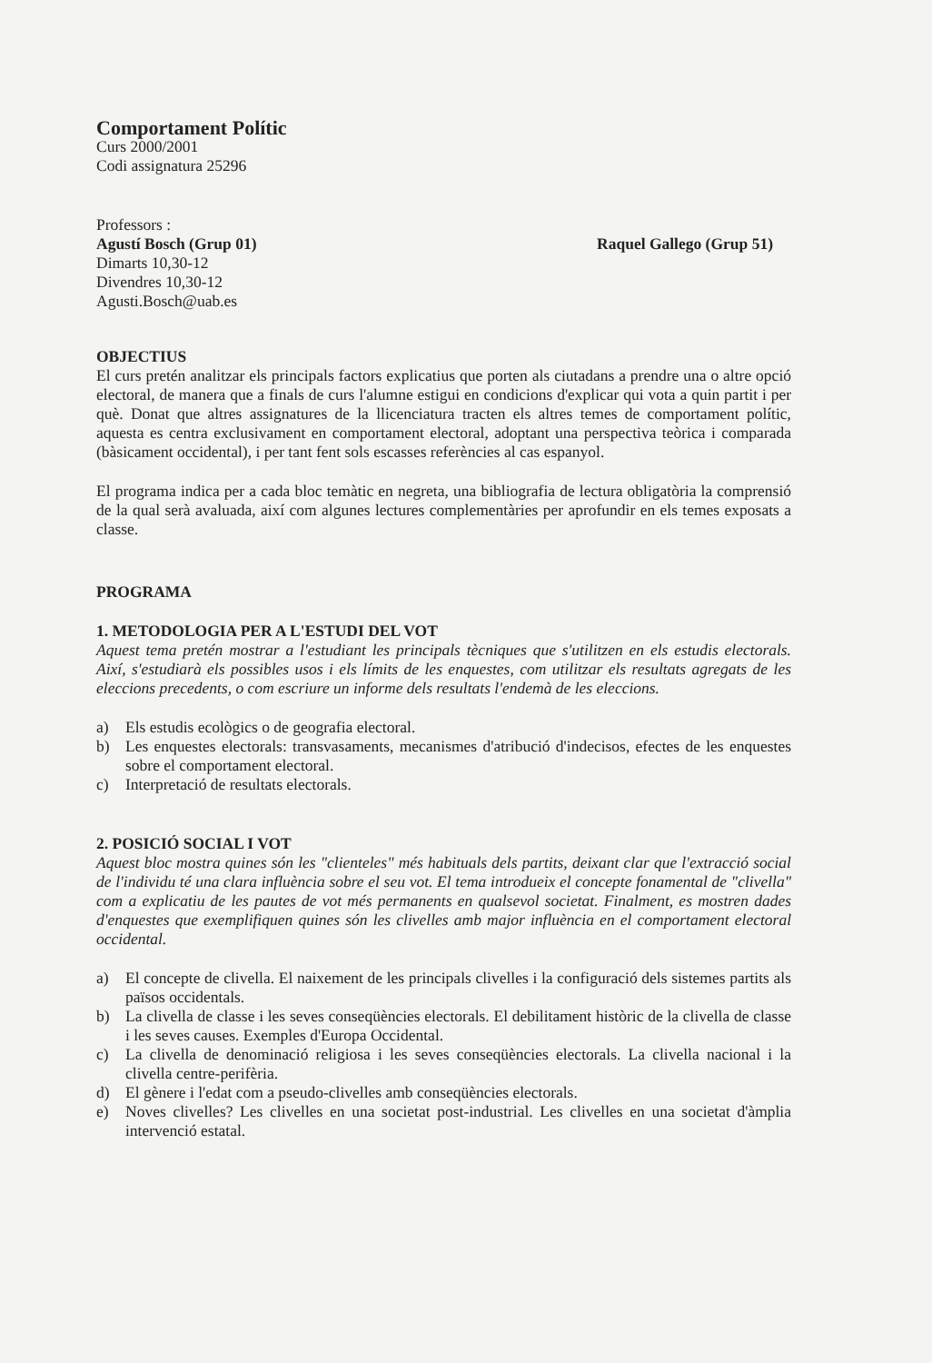Comportament Polític
Curs 2000/2001
Codi assignatura 25296
Professors :
Agustí Bosch (Grup 01)
Dimarts 10,30-12
Divendres 10,30-12
Agusti.Bosch@uab.es
Raquel Gallego (Grup 51)
OBJECTIUS
El curs pretén analitzar els principals factors explicatius que porten als ciutadans a prendre una o altre opció electoral, de manera que a finals de curs l'alumne estigui en condicions d'explicar qui vota a quin partit i per què. Donat que altres assignatures de la llicenciatura tracten els altres temes de comportament polític, aquesta es centra exclusivament en comportament electoral, adoptant una perspectiva teòrica i comparada (bàsicament occidental), i per tant fent sols escasses referències al cas espanyol.
El programa indica per a cada bloc temàtic en negreta, una bibliografia de lectura obligatòria la comprensió de la qual serà avaluada, així com algunes lectures complementàries per aprofundir en els temes exposats a classe.
PROGRAMA
1. METODOLOGIA PER A L'ESTUDI DEL VOT
Aquest tema pretén mostrar a l'estudiant les principals tècniques que s'utilitzen en els estudis electorals. Així, s'estudiarà els possibles usos i els límits de les enquestes, com utilitzar els resultats agregats de les eleccions precedents, o com escriure un informe dels resultats l'endemà de les eleccions.
a) Els estudis ecològics o de geografia electoral.
b) Les enquestes electorals: transvasaments, mecanismes d'atribució d'indecisos, efectes de les enquestes sobre el comportament electoral.
c) Interpretació de resultats electorals.
2. POSICIÓ SOCIAL I VOT
Aquest bloc mostra quines són les "clienteles" més habituals dels partits, deixant clar que l'extracció social de l'individu té una clara influència sobre el seu vot. El tema introdueix el concepte fonamental de "clivella" com a explicatiu de les pautes de vot més permanents en qualsevol societat. Finalment, es mostren dades d'enquestes que exemplifiquen quines són les clivelles amb major influència en el comportament electoral occidental.
a) El concepte de clivella. El naixement de les principals clivelles i la configuració dels sistemes partits als països occidentals.
b) La clivella de classe i les seves conseqüències electorals. El debilitament històric de la clivella de classe i les seves causes. Exemples d'Europa Occidental.
c) La clivella de denominació religiosa i les seves conseqüències electorals. La clivella nacional i la clivella centre-perifèria.
d) El gènere i l'edat com a pseudo-clivelles amb conseqüències electorals.
e) Noves clivelles? Les clivelles en una societat post-industrial. Les clivelles en una societat d'àmplia intervenció estatal.